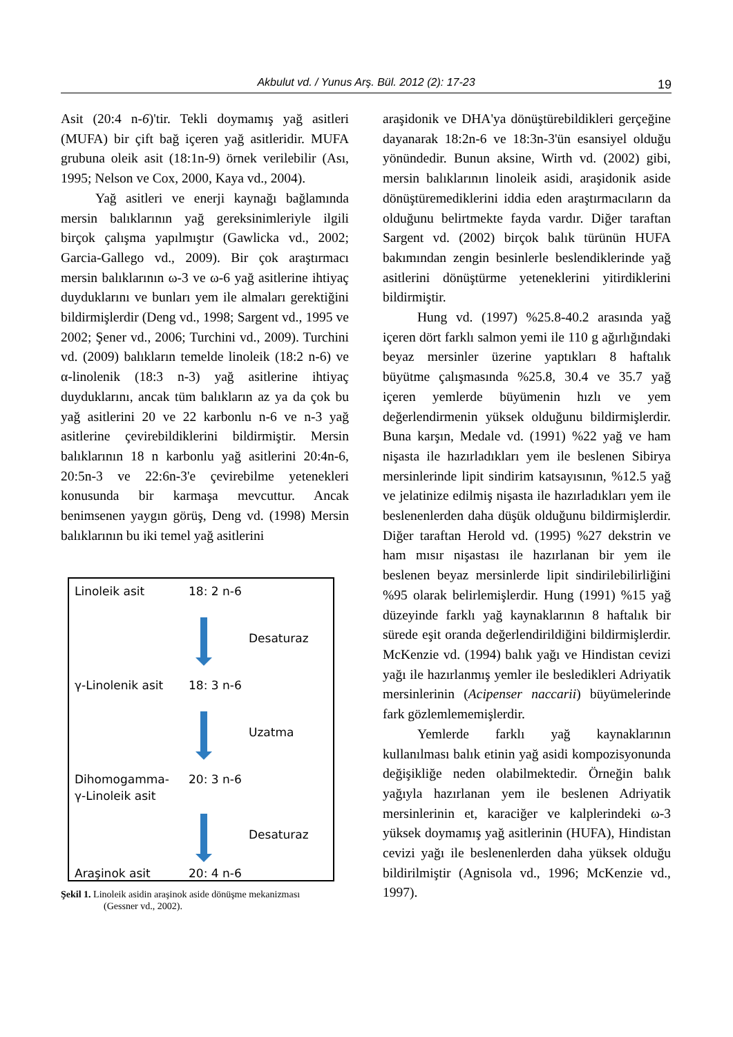Akbulut vd. / Yunus Arş. Bül. 2012 (2): 17-23
19
Asit (20:4 n-6)'tir. Tekli doymamış yağ asitleri (MUFA) bir çift bağ içeren yağ asitleridir. MUFA grubuna oleik asit (18:1n-9) örnek verilebilir (Ası, 1995; Nelson ve Cox, 2000, Kaya vd., 2004).
Yağ asitleri ve enerji kaynağı bağlamında mersin balıklarının yağ gereksinimleriyle ilgili birçok çalışma yapılmıştır (Gawlicka vd., 2002; Garcia-Gallego vd., 2009). Bir çok araştırmacı mersin balıklarının ω-3 ve ω-6 yağ asitlerine ihtiyaç duyduklarını ve bunları yem ile almaları gerektiğini bildirmişlerdir (Deng vd., 1998; Sargent vd., 1995 ve 2002; Şener vd., 2006; Turchini vd., 2009). Turchini vd. (2009) balıkların temelde linoleik (18:2 n-6) ve α-linolenik (18:3 n-3) yağ asitlerine ihtiyaç duyduklarını, ancak tüm balıkların az ya da çok bu yağ asitlerini 20 ve 22 karbonlu n-6 ve n-3 yağ asitlerine çevirebildiklerini bildirmiştir. Mersin balıklarının 18 n karbonlu yağ asitlerini 20:4n-6, 20:5n-3 ve 22:6n-3'e çevirebilme yetenekleri konusunda bir karmaşa mevcuttur. Ancak benimsenen yaygın görüş, Deng vd. (1998) Mersin balıklarının bu iki temel yağ asitlerini
Linoleik asit 18: 2 n-6
Desaturaz
γ-Linolenik asit 18: 3 n-6
Uzatma
Dihomogamma-
γ-Linoleik asit
20: 3 n-6
Desaturaz
Araşinok asit 20: 4 n-6
Şekil 1. Linoleik asidin araşinok aside dönüşme mekanizması
(Gessner vd., 2002).
araşidonik ve DHA'ya dönüştürebildikleri gerçeğine dayanarak 18:2n-6 ve 18:3n-3'ün esansiyel olduğu yönündedir. Bunun aksine, Wirth vd. (2002) gibi, mersin balıklarının linoleik asidi, araşidonik aside dönüştüremediklerini iddia eden araştırmacıların da olduğunu belirtmekte fayda vardır. Diğer taraftan Sargent vd. (2002) birçok balık türünün HUFA bakımından zengin besinlerle beslendiklerinde yağ asitlerini dönüştürme yeteneklerini yitirdiklerini bildirmiştir.
Hung vd. (1997) %25.8-40.2 arasında yağ içeren dört farklı salmon yemi ile 110 g ağırlığındaki beyaz mersinler üzerine yaptıkları 8 haftalık büyütme çalışmasında %25.8, 30.4 ve 35.7 yağ içeren yemlerde büyümenin hızlı ve yem değerlendirmenin yüksek olduğunu bildirmişlerdir. Buna karşın, Medale vd. (1991) %22 yağ ve ham nişasta ile hazırladıkları yem ile beslenen Sibirya mersinlerinde lipit sindirim katsayısının, %12.5 yağ ve jelatinize edilmiş nişasta ile hazırladıkları yem ile beslenenlerden daha düşük olduğunu bildirmişlerdir. Diğer taraftan Herold vd. (1995) %27 dekstrin ve ham mısır nişastası ile hazırlanan bir yem ile beslenen beyaz mersinlerde lipit sindirilebilirliğini %95 olarak belirlemişlerdir. Hung (1991) %15 yağ düzeyinde farklı yağ kaynaklarının 8 haftalık bir sürede eşit oranda değerlendirildiğini bildirmişlerdir. McKenzie vd. (1994) balık yağı ve Hindistan cevizi yağı ile hazırlanmış yemler ile besledikleri Adriyatik mersinlerinin (Acipenser naccarii) büyümelerinde fark gözlemlememişlerdir.
Yemlerde farklı yağ kaynaklarının kullanılması balık etinin yağ asidi kompozisyonunda değişikliğe neden olabilmektedir. Örneğin balık yağıyla hazırlanan yem ile beslenen Adriyatik mersinlerinin et, karaciğer ve kalplerindeki ω-3 yüksek doymamış yağ asitlerinin (HUFA), Hindistan cevizi yağı ile beslenenlerden daha yüksek olduğu bildirilmiştir (Agnisola vd., 1996; McKenzie vd., 1997).